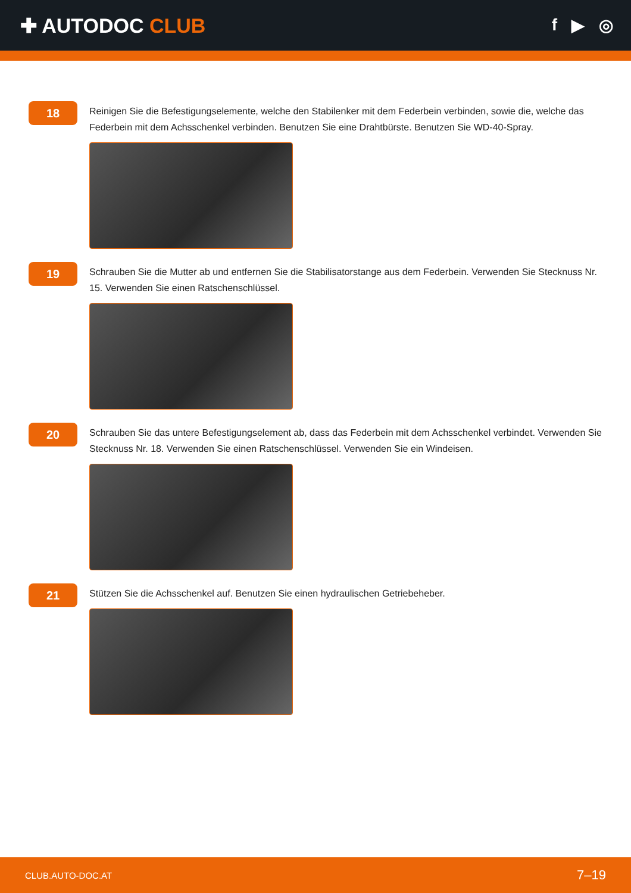✚ AUTODOC CLUB
f ▶ ◎
18
Reinigen Sie die Befestigungselemente, welche den Stabilenker mit dem Federbein verbinden, sowie die, welche das Federbein mit dem Achsschenkel verbinden. Benutzen Sie eine Drahtbürste. Benutzen Sie WD-40-Spray.
19
Schrauben Sie die Mutter ab und entfernen Sie die Stabilisatorstange aus dem Federbein. Verwenden Sie Stecknuss Nr. 15. Verwenden Sie einen Ratschenschlüssel.
20
Schrauben Sie das untere Befestigungselement ab, dass das Federbein mit dem Achsschenkel verbindet. Verwenden Sie Stecknuss Nr. 18. Verwenden Sie einen Ratschenschlüssel. Verwenden Sie ein Windeisen.
21
Stützen Sie die Achsschenkel auf. Benutzen Sie einen hydraulischen Getriebeheber.
CLUB.AUTO-DOC.AT 7–19